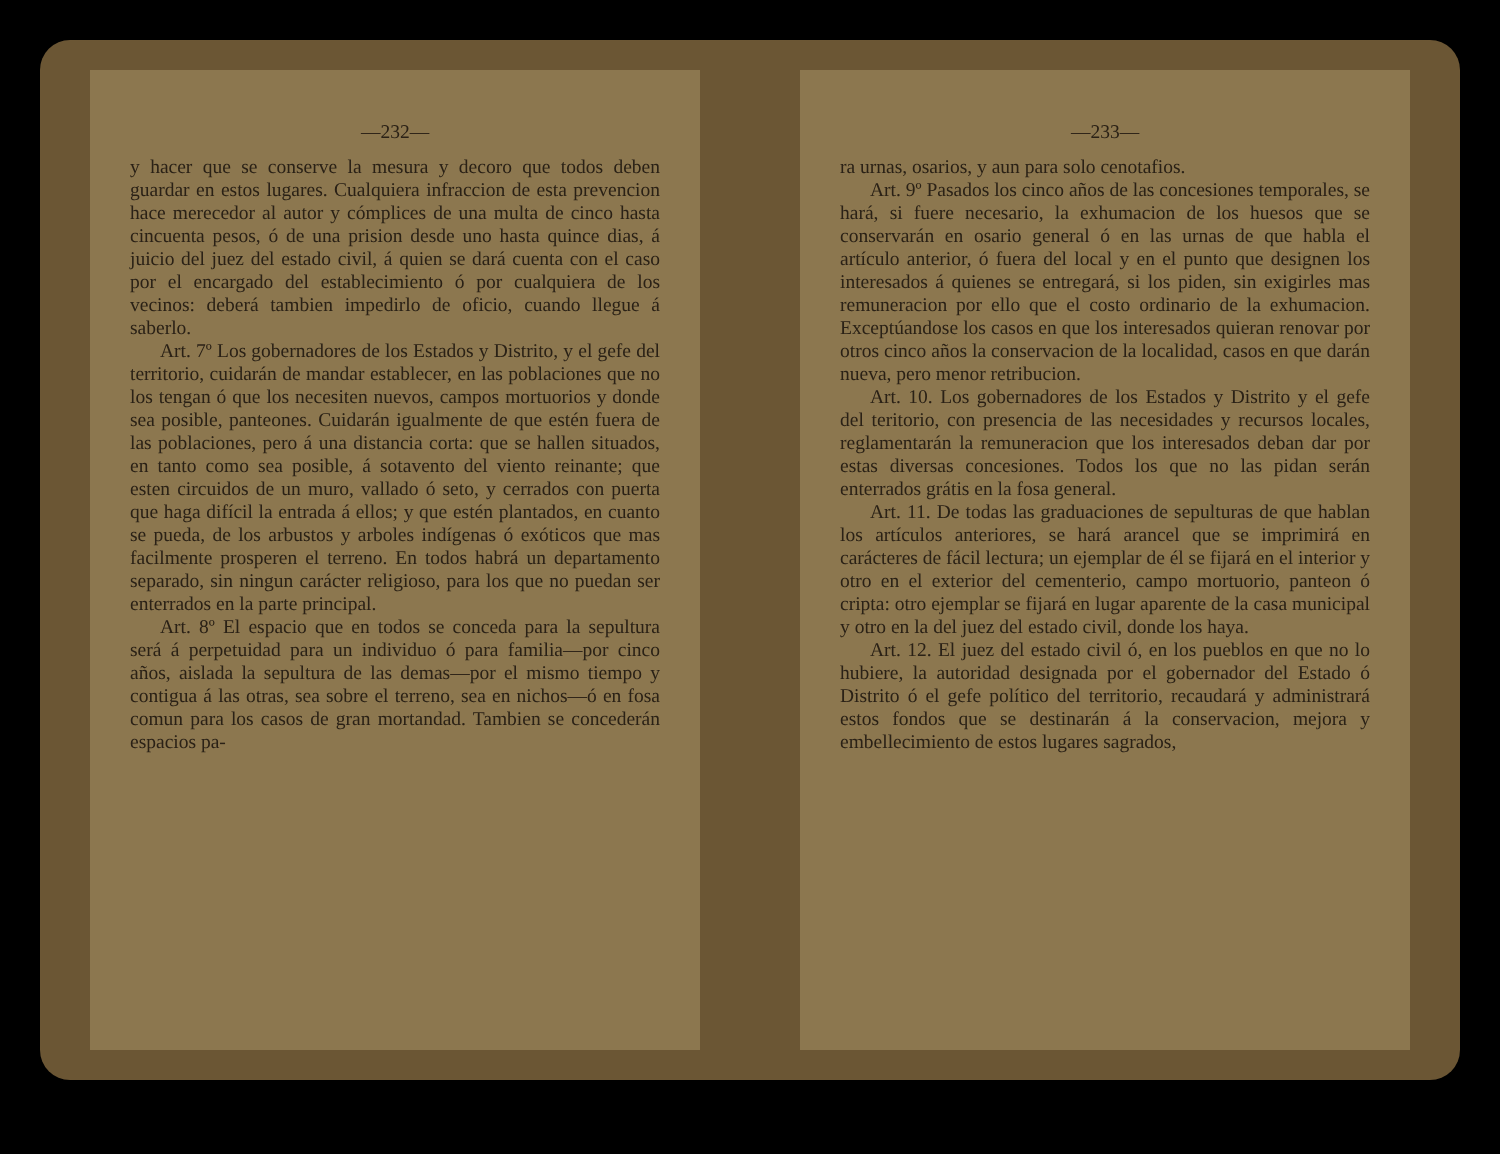—232—
y hacer que se conserve la mesura y decoro que todos deben guardar en estos lugares. Cualquiera infraccion de esta prevencion hace merecedor al autor y cómplices de una multa de cinco hasta cincuenta pesos, ó de una prision desde uno hasta quince dias, á juicio del juez del estado civil, á quien se dará cuenta con el caso por el encargado del establecimiento ó por cualquiera de los vecinos: deberá tambien impedirlo de oficio, cuando llegue á saberlo.
Art. 7º Los gobernadores de los Estados y Distrito, y el gefe del territorio, cuidarán de mandar establecer, en las poblaciones que no los tengan ó que los necesiten nuevos, campos mortuorios y donde sea posible, panteones. Cuidarán igualmente de que estén fuera de las poblaciones, pero á una distancia corta: que se hallen situados, en tanto como sea posible, á sotavento del viento reinante; que esten circuidos de un muro, vallado ó seto, y cerrados con puerta que haga difícil la entrada á ellos; y que estén plantados, en cuanto se pueda, de los arbustos y arboles indígenas ó exóticos que mas facilmente prosperen el terreno. En todos habrá un departamento separado, sin ningun carácter religioso, para los que no puedan ser enterrados en la parte principal.
Art. 8º El espacio que en todos se conceda para la sepultura será á perpetuidad para un individuo ó para familia—por cinco años, aislada la sepultura de las demas—por el mismo tiempo y contigua á las otras, sea sobre el terreno, sea en nichos—ó en fosa comun para los casos de gran mortandad. Tambien se concederán espacios pa-
—233—
ra urnas, osarios, y aun para solo cenotafios.
Art. 9º Pasados los cinco años de las concesiones temporales, se hará, si fuere necesario, la exhumacion de los huesos que se conservarán en osario general ó en las urnas de que habla el artículo anterior, ó fuera del local y en el punto que designen los interesados á quienes se entregará, si los piden, sin exigirles mas remuneracion por ello que el costo ordinario de la exhumacion. Exceptúandose los casos en que los interesados quieran renovar por otros cinco años la conservacion de la localidad, casos en que darán nueva, pero menor retribucion.
Art. 10. Los gobernadores de los Estados y Distrito y el gefe del teritorio, con presencia de las necesidades y recursos locales, reglamentarán la remuneracion que los interesados deban dar por estas diversas concesiones. Todos los que no las pidan serán enterrados grátis en la fosa general.
Art. 11. De todas las graduaciones de sepulturas de que hablan los artículos anteriores, se hará arancel que se imprimirá en carácteres de fácil lectura; un ejemplar de él se fijará en el interior y otro en el exterior del cementerio, campo mortuorio, panteon ó cripta: otro ejemplar se fijará en lugar aparente de la casa municipal y otro en la del juez del estado civil, donde los haya.
Art. 12. El juez del estado civil ó, en los pueblos en que no lo hubiere, la autoridad designada por el gobernador del Estado ó Distrito ó el gefe político del territorio, recaudará y administrará estos fondos que se destinarán á la conservacion, mejora y embellecimiento de estos lugares sagrados,